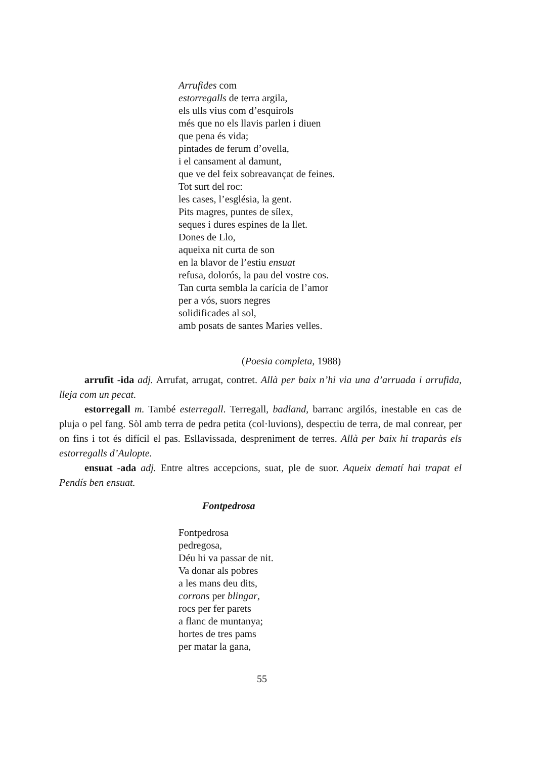Arrufides com
estorregalls de terra argila,
els ulls vius com d’esquirols
més que no els llavis parlen i diuen
que pena és vida;
pintades de ferum d’ovella,
i el cansament al damunt,
que ve del feix sobreavançat de feines.
Tot surt del roc:
les cases, l’església, la gent.
Pits magres, puntes de sílex,
seques i dures espines de la llet.
Dones de Llo,
aqueixa nit curta de son
en la blavor de l’estiu ensuat
refusa, dolorós, la pau del vostre cos.
Tan curta sembla la carícia de l’amor
per a vós, suors negres
solidificades al sol,
amb posats de santes Maries velles.
(Poesia completa, 1988)
arrufit -ida adj. Arrufat, arrugat, contret. Allà per baix n’hi via una d’arruada i arrufida, lleja com un pecat.
estorregall m. També esterregall. Terregall, badland, barranc argilós, inestable en cas de pluja o pel fang. Sòl amb terra de pedra petita (col·luvions), despectiu de terra, de mal conrear, per on fins i tot és difícil el pas. Esllavissada, despreniment de terres. Allà per baix hi traparàs els estorregalls d’Aulopte.
ensuat -ada adj. Entre altres accepcions, suat, ple de suor. Aqueix dematí hai trapat el Pendís ben ensuat.
Fontpedrosa
Fontpedrosa
pedregosa,
Déu hi va passar de nit.
Va donar als pobres
a les mans deu dits,
corrons per blingar,
rocs per fer parets
a flanc de muntanya;
hortes de tres pams
per matar la gana,
55